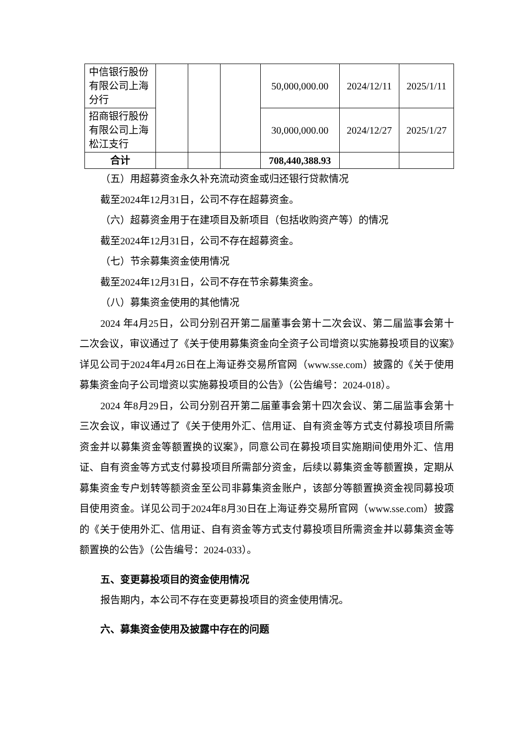| 中信银行股份有限公司上海分行 | | | | 50,000,000.00 | 2024/12/11 | 2025/1/11 |
| 招商银行股份有限公司上海松江支行 | | | | 30,000,000.00 | 2024/12/27 | 2025/1/27 |
| 合计 | | | | 708,440,388.93 | | |
（五）用超募资金永久补充流动资金或归还银行贷款情况
截至2024年12月31日，公司不存在超募资金。
（六）超募资金用于在建项目及新项目（包括收购资产等）的情况
截至2024年12月31日，公司不存在超募资金。
（七）节余募集资金使用情况
截至2024年12月31日，公司不存在节余募集资金。
（八）募集资金使用的其他情况
2024 年4月25日，公司分别召开第二届董事会第十二次会议、第二届监事会第十二次会议，审议通过了《关于使用募集资金向全资子公司增资以实施募投项目的议案》详见公司于2024年4月26日在上海证券交易所官网（www.sse.com）披露的《关于使用募集资金向子公司增资以实施募投项目的公告》（公告编号：2024-018）。
2024 年8月29日，公司分别召开第二届董事会第十四次会议、第二届监事会第十三次会议，审议通过了《关于使用外汇、信用证、自有资金等方式支付募投项目所需资金并以募集资金等额置换的议案》，同意公司在募投项目实施期间使用外汇、信用证、自有资金等方式支付募投项目所需部分资金，后续以募集资金等额置换，定期从募集资金专户划转等额资金至公司非募集资金账户，该部分等额置换资金视同募投项目使用资金。详见公司于2024年8月30日在上海证券交易所官网（www.sse.com）披露的《关于使用外汇、信用证、自有资金等方式支付募投项目所需资金并以募集资金等额置换的公告》（公告编号：2024-033）。
五、变更募投项目的资金使用情况
报告期内，本公司不存在变更募投项目的资金使用情况。
六、募集资金使用及披露中存在的问题